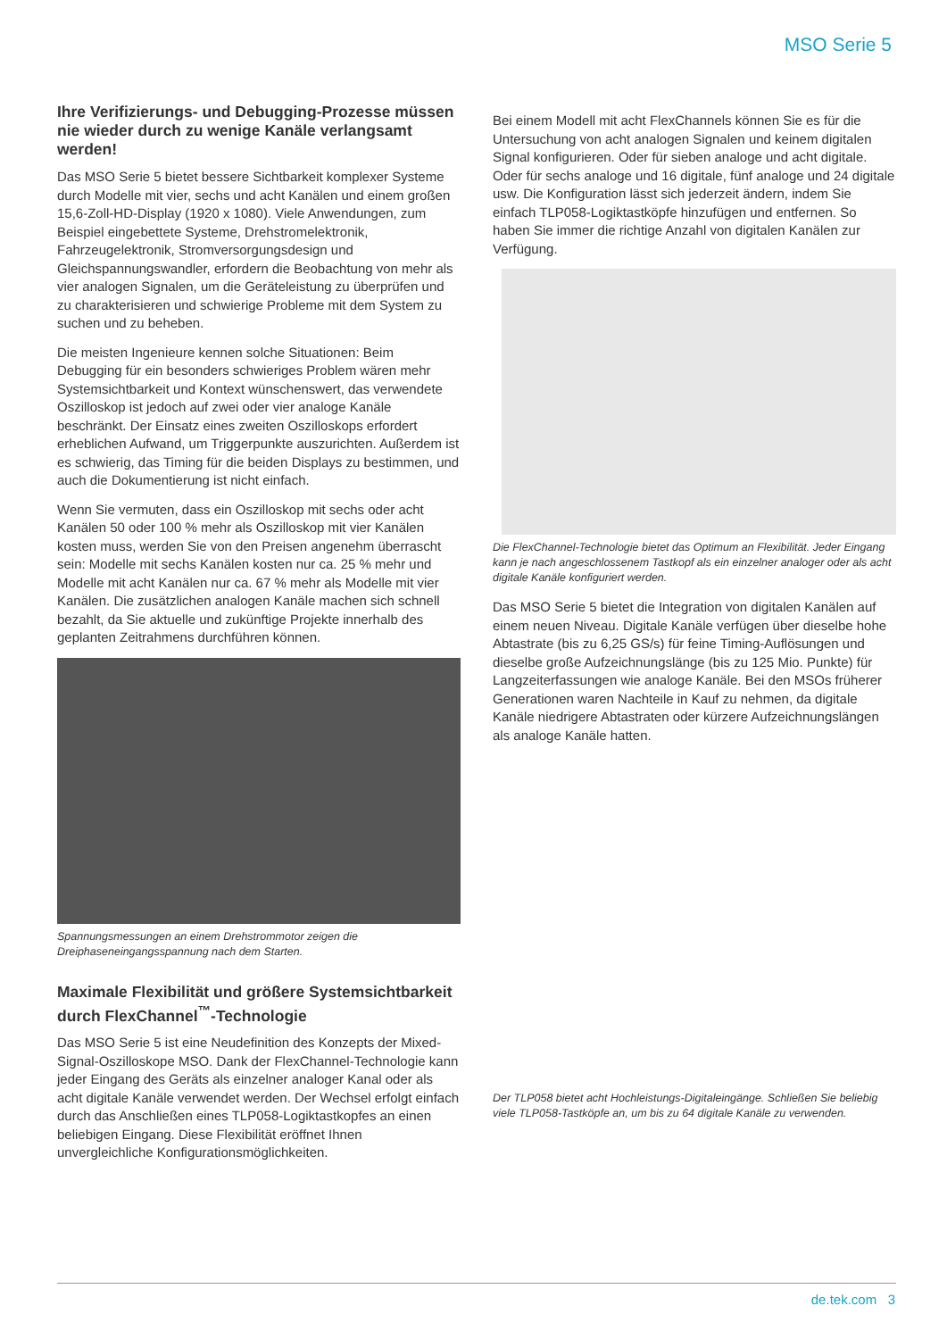MSO Serie 5
Ihre Verifizierungs- und Debugging-Prozesse müssen nie wieder durch zu wenige Kanäle verlangsamt werden!
Das MSO Serie 5 bietet bessere Sichtbarkeit komplexer Systeme durch Modelle mit vier, sechs und acht Kanälen und einem großen 15,6-Zoll-HD-Display (1920 x 1080). Viele Anwendungen, zum Beispiel eingebettete Systeme, Drehstromelektronik, Fahrzeugelektronik, Stromversorgungsdesign und Gleichspannungswandler, erfordern die Beobachtung von mehr als vier analogen Signalen, um die Geräteleistung zu überprüfen und zu charakterisieren und schwierige Probleme mit dem System zu suchen und zu beheben.
Die meisten Ingenieure kennen solche Situationen: Beim Debugging für ein besonders schwieriges Problem wären mehr Systemsichtbarkeit und Kontext wünschenswert, das verwendete Oszilloskop ist jedoch auf zwei oder vier analoge Kanäle beschränkt. Der Einsatz eines zweiten Oszilloskops erfordert erheblichen Aufwand, um Triggerpunkte auszurichten. Außerdem ist es schwierig, das Timing für die beiden Displays zu bestimmen, und auch die Dokumentierung ist nicht einfach.
Wenn Sie vermuten, dass ein Oszilloskop mit sechs oder acht Kanälen 50 oder 100 % mehr als Oszilloskop mit vier Kanälen kosten muss, werden Sie von den Preisen angenehm überrascht sein: Modelle mit sechs Kanälen kosten nur ca. 25 % mehr und Modelle mit acht Kanälen nur ca. 67 % mehr als Modelle mit vier Kanälen. Die zusätzlichen analogen Kanäle machen sich schnell bezahlt, da Sie aktuelle und zukünftige Projekte innerhalb des geplanten Zeitrahmens durchführen können.
Spannungsmessungen an einem Drehstrommotor zeigen die Dreiphaseneingangsspannung nach dem Starten.
Maximale Flexibilität und größere Systemsichtbarkeit durch FlexChannel<sup>™</sup>-Technologie
Das MSO Serie 5 ist eine Neudefinition des Konzepts der Mixed-Signal-Oszilloskope MSO. Dank der FlexChannel-Technologie kann jeder Eingang des Geräts als einzelner analoger Kanal oder als acht digitale Kanäle verwendet werden. Der Wechsel erfolgt einfach durch das Anschließen eines TLP058-Logiktastkopfes an einen beliebigen Eingang. Diese Flexibilität eröffnet Ihnen unvergleichliche Konfigurationsmöglichkeiten.
Bei einem Modell mit acht FlexChannels können Sie es für die Untersuchung von acht analogen Signalen und keinem digitalen Signal konfigurieren. Oder für sieben analoge und acht digitale. Oder für sechs analoge und 16 digitale, fünf analoge und 24 digitale usw. Die Konfiguration lässt sich jederzeit ändern, indem Sie einfach TLP058-Logiktastköpfe hinzufügen und entfernen. So haben Sie immer die richtige Anzahl von digitalen Kanälen zur Verfügung.
Die FlexChannel-Technologie bietet das Optimum an Flexibilität. Jeder Eingang kann je nach angeschlossenem Tastkopf als ein einzelner analoger oder als acht digitale Kanäle konfiguriert werden.
Das MSO Serie 5 bietet die Integration von digitalen Kanälen auf einem neuen Niveau. Digitale Kanäle verfügen über dieselbe hohe Abtastrate (bis zu 6,25 GS/s) für feine Timing-Auflösungen und dieselbe große Aufzeichnungslänge (bis zu 125 Mio. Punkte) für Langzeiterfassungen wie analoge Kanäle. Bei den MSOs früherer Generationen waren Nachteile in Kauf zu nehmen, da digitale Kanäle niedrigere Abtastraten oder kürzere Aufzeichnungslängen als analoge Kanäle hatten.
Der TLP058 bietet acht Hochleistungs-Digitaleingänge. Schließen Sie beliebig viele TLP058-Tastköpfe an, um bis zu 64 digitale Kanäle zu verwenden.
de.tek.com 3